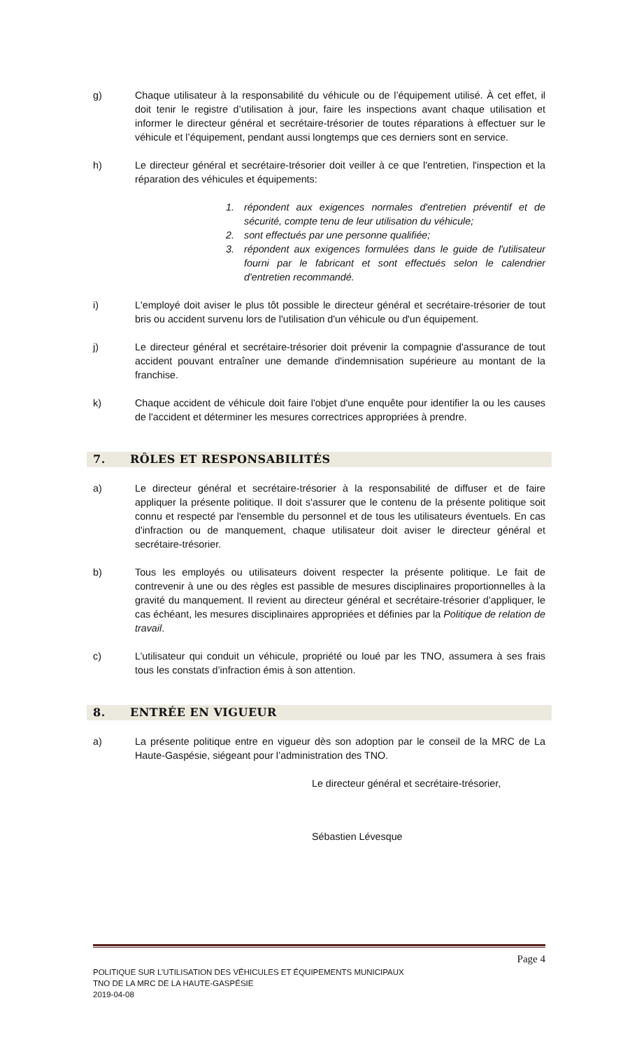g) Chaque utilisateur à la responsabilité du véhicule ou de l’équipement utilisé. À cet effet, il doit tenir le registre d’utilisation à jour, faire les inspections avant chaque utilisation et informer le directeur général et secrétaire-trésorier de toutes réparations à effectuer sur le véhicule et l’équipement, pendant aussi longtemps que ces derniers sont en service.
h) Le directeur général et secrétaire-trésorier doit veiller à ce que l'entretien, l'inspection et la réparation des véhicules et équipements:
1. répondent aux exigences normales d'entretien préventif et de sécurité, compte tenu de leur utilisation du véhicule;
2. sont effectués par une personne qualifiée;
3. répondent aux exigences formulées dans le guide de l'utilisateur fourni par le fabricant et sont effectués selon le calendrier d'entretien recommandé.
i) L'employé doit aviser le plus tôt possible le directeur général et secrétaire-trésorier de tout bris ou accident survenu lors de l'utilisation d'un véhicule ou d'un équipement.
j) Le directeur général et secrétaire-trésorier doit prévenir la compagnie d'assurance de tout accident pouvant entraîner une demande d'indemnisation supérieure au montant de la franchise.
k) Chaque accident de véhicule doit faire l'objet d'une enquête pour identifier la ou les causes de l'accident et déterminer les mesures correctrices appropriées à prendre.
7. RÔLES ET RESPONSABILITÉS
a) Le directeur général et secrétaire-trésorier à la responsabilité de diffuser et de faire appliquer la présente politique. Il doit s'assurer que le contenu de la présente politique soit connu et respecté par l'ensemble du personnel et de tous les utilisateurs éventuels. En cas d'infraction ou de manquement, chaque utilisateur doit aviser le directeur général et secrétaire-trésorier.
b) Tous les employés ou utilisateurs doivent respecter la présente politique. Le fait de contrevenir à une ou des règles est passible de mesures disciplinaires proportionnelles à la gravité du manquement. Il revient au directeur général et secrétaire-trésorier d’appliquer, le cas échéant, les mesures disciplinaires appropriées et définies par la Politique de relation de travail.
c) L’utilisateur qui conduit un véhicule, propriété ou loué par les TNO, assumera à ses frais tous les constats d’infraction émis à son attention.
8. ENTRÉE EN VIGUEUR
a) La présente politique entre en vigueur dès son adoption par le conseil de la MRC de La Haute-Gaspésie, siégeant pour l’administration des TNO.
Le directeur général et secrétaire-trésorier,
Sébastien Lévesque
Page 4
POLITIQUE SUR L’UTILISATION DES VÉHICULES ET ÉQUIPEMENTS MUNICIPAUX
TNO DE LA MRC DE LA HAUTE-GASPÉSIE
2019-04-08